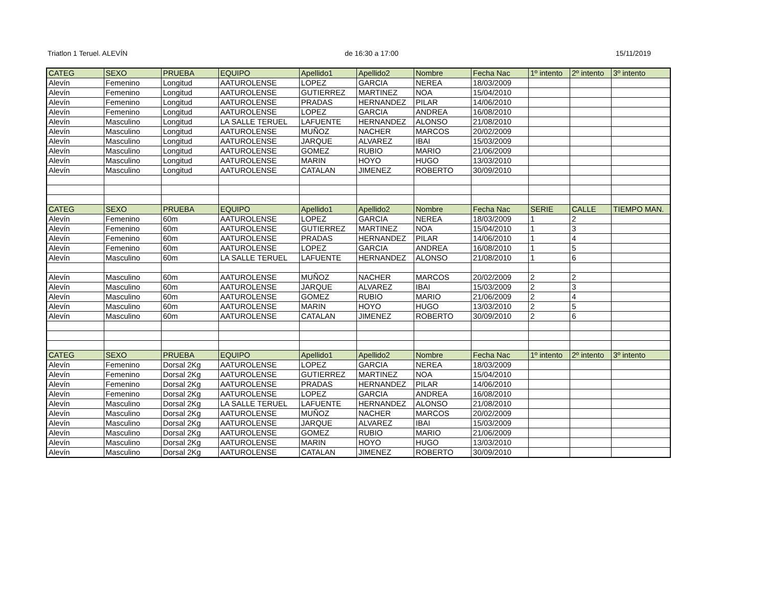Triatlon 1 Teruel. ALEVÍN de 16:30 a 17:00 15/11/2019
| CATEG | SEXO | PRUEBA | EQUIPO | Apellido1 | Apellido2 | Nombre | Fecha Nac | 1º intento | 2º intento | 3º intento |
| --- | --- | --- | --- | --- | --- | --- | --- | --- | --- | --- |
| Alevín | Femenino | Longitud | AATUROLENSE | LOPEZ | GARCIA | NEREA | 18/03/2009 | | | |
| Alevín | Femenino | Longitud | AATUROLENSE | GUTIERREZ | MARTINEZ | NOA | 15/04/2010 | | | |
| Alevín | Femenino | Longitud | AATUROLENSE | PRADAS | HERNANDEZ | PILAR | 14/06/2010 | | | |
| Alevín | Femenino | Longitud | AATUROLENSE | LOPEZ | GARCIA | ANDREA | 16/08/2010 | | | |
| Alevín | Masculino | Longitud | LA SALLE TERUEL | LAFUENTE | HERNANDEZ | ALONSO | 21/08/2010 | | | |
| Alevín | Masculino | Longitud | AATUROLENSE | MUÑOZ | NACHER | MARCOS | 20/02/2009 | | | |
| Alevín | Masculino | Longitud | AATUROLENSE | JARQUE | ALVAREZ | IBAI | 15/03/2009 | | | |
| Alevín | Masculino | Longitud | AATUROLENSE | GOMEZ | RUBIO | MARIO | 21/06/2009 | | | |
| Alevín | Masculino | Longitud | AATUROLENSE | MARIN | HOYO | HUGO | 13/03/2010 | | | |
| Alevín | Masculino | Longitud | AATUROLENSE | CATALAN | JIMENEZ | ROBERTO | 30/09/2010 | | | |
| CATEG | SEXO | PRUEBA | EQUIPO | Apellido1 | Apellido2 | Nombre | Fecha Nac | SERIE | CALLE | TIEMPO MAN. |
| Alevín | Femenino | 60m | AATUROLENSE | LOPEZ | GARCIA | NEREA | 18/03/2009 | 1 | 2 | |
| Alevín | Femenino | 60m | AATUROLENSE | GUTIERREZ | MARTINEZ | NOA | 15/04/2010 | 1 | 3 | |
| Alevín | Femenino | 60m | AATUROLENSE | PRADAS | HERNANDEZ | PILAR | 14/06/2010 | 1 | 4 | |
| Alevín | Femenino | 60m | AATUROLENSE | LOPEZ | GARCIA | ANDREA | 16/08/2010 | 1 | 5 | |
| Alevín | Masculino | 60m | LA SALLE TERUEL | LAFUENTE | HERNANDEZ | ALONSO | 21/08/2010 | 1 | 6 | |
| Alevín | Masculino | 60m | AATUROLENSE | MUÑOZ | NACHER | MARCOS | 20/02/2009 | 2 | 2 | |
| Alevín | Masculino | 60m | AATUROLENSE | JARQUE | ALVAREZ | IBAI | 15/03/2009 | 2 | 3 | |
| Alevín | Masculino | 60m | AATUROLENSE | GOMEZ | RUBIO | MARIO | 21/06/2009 | 2 | 4 | |
| Alevín | Masculino | 60m | AATUROLENSE | MARIN | HOYO | HUGO | 13/03/2010 | 2 | 5 | |
| Alevín | Masculino | 60m | AATUROLENSE | CATALAN | JIMENEZ | ROBERTO | 30/09/2010 | 2 | 6 | |
| CATEG | SEXO | PRUEBA | EQUIPO | Apellido1 | Apellido2 | Nombre | Fecha Nac | 1º intento | 2º intento | 3º intento |
| Alevín | Femenino | Dorsal 2Kg | AATUROLENSE | LOPEZ | GARCIA | NEREA | 18/03/2009 | | | |
| Alevín | Femenino | Dorsal 2Kg | AATUROLENSE | GUTIERREZ | MARTINEZ | NOA | 15/04/2010 | | | |
| Alevín | Femenino | Dorsal 2Kg | AATUROLENSE | PRADAS | HERNANDEZ | PILAR | 14/06/2010 | | | |
| Alevín | Femenino | Dorsal 2Kg | AATUROLENSE | LOPEZ | GARCIA | ANDREA | 16/08/2010 | | | |
| Alevín | Masculino | Dorsal 2Kg | LA SALLE TERUEL | LAFUENTE | HERNANDEZ | ALONSO | 21/08/2010 | | | |
| Alevín | Masculino | Dorsal 2Kg | AATUROLENSE | MUÑOZ | NACHER | MARCOS | 20/02/2009 | | | |
| Alevín | Masculino | Dorsal 2Kg | AATUROLENSE | JARQUE | ALVAREZ | IBAI | 15/03/2009 | | | |
| Alevín | Masculino | Dorsal 2Kg | AATUROLENSE | GOMEZ | RUBIO | MARIO | 21/06/2009 | | | |
| Alevín | Masculino | Dorsal 2Kg | AATUROLENSE | MARIN | HOYO | HUGO | 13/03/2010 | | | |
| Alevín | Masculino | Dorsal 2Kg | AATUROLENSE | CATALAN | JIMENEZ | ROBERTO | 30/09/2010 | | | |